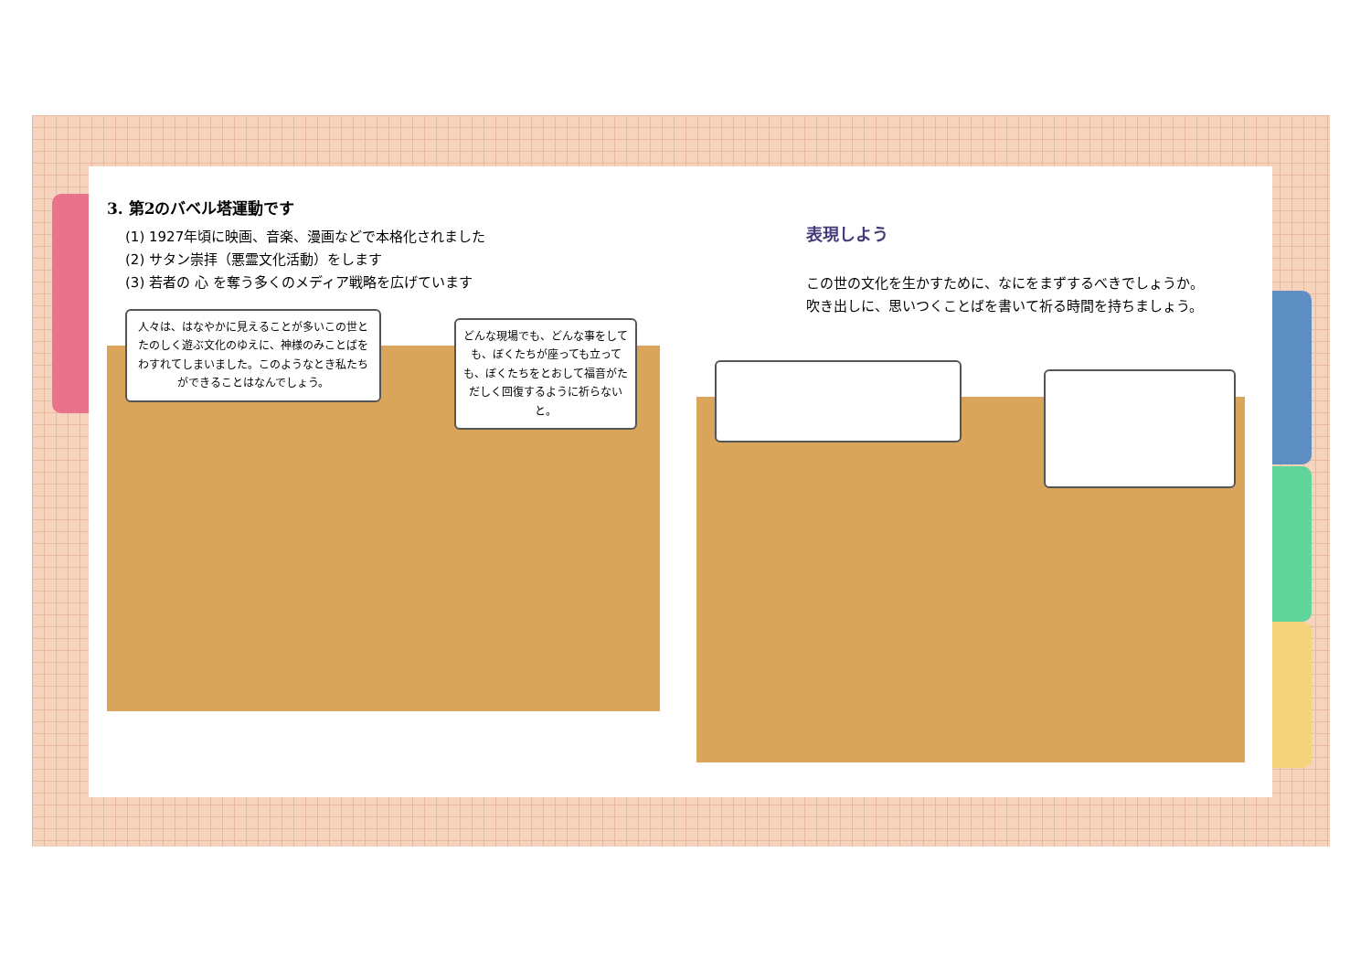3. 第2のバベル塔運動です
(1) 1927年頃に映画、音楽、漫画などで本格化されました
(2) サタン崇拝（悪霊文化活動）をします
(3) 若者の 心 を奪う多くのメディア戦略を広げています
人々は、はなやかに見えることが多いこの世とたのしく遊ぶ文化のゆえに、神様のみことばをわすれてしまいました。このようなとき私たちができることはなんでしょう。
どんな現場でも、どんな事をしても、ぼくたちが座っても立っても、ぼくたちをとおして福音がただしく回復するように祈らないと。
表現しよう
この世の文化を生かすために、なにをまずするべきでしょうか。
吹き出しに、思いつくことばを書いて祈る時間を持ちましょう。